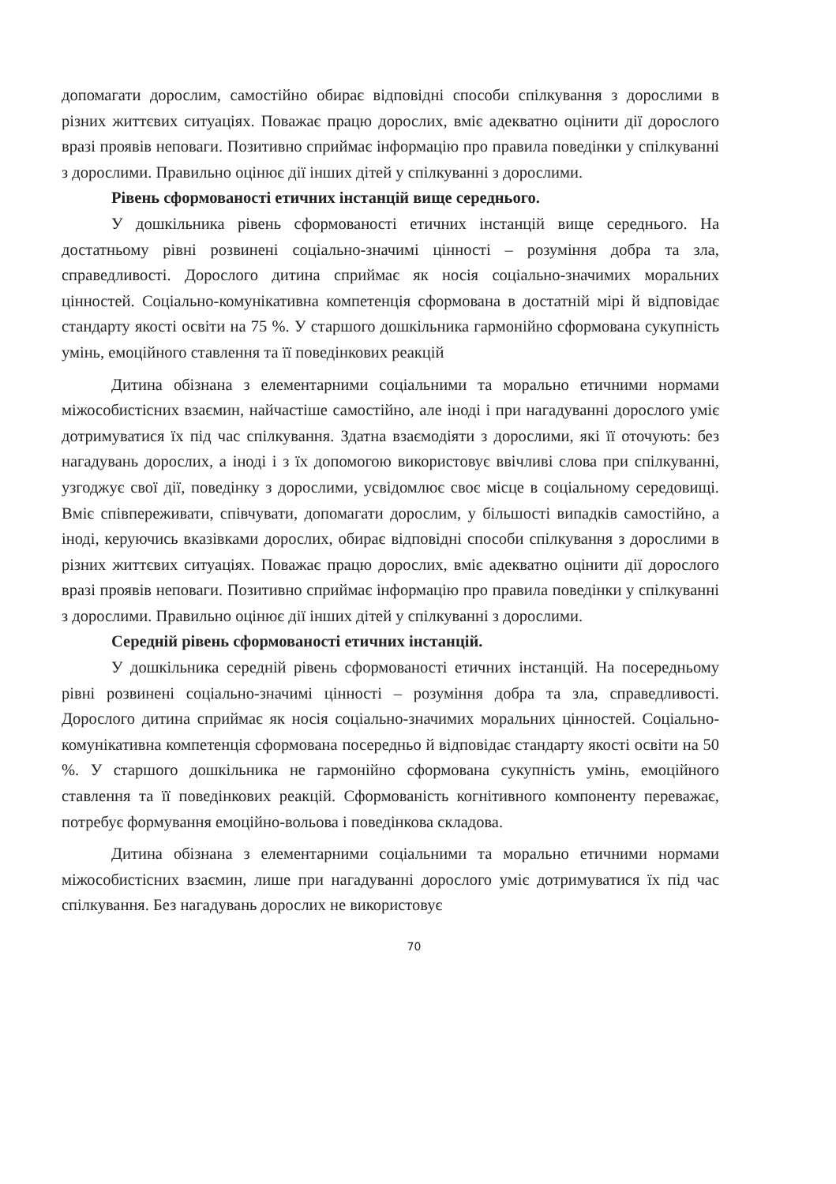допомагати дорослим, самостійно обирає відповідні способи спілкування з дорослими в різних життєвих ситуаціях. Поважає працю дорослих, вміє адекватно оцінити дії дорослого вразі проявів неповаги. Позитивно сприймає інформацію про правила поведінки у спілкуванні з дорослими. Правильно оцінює дії інших дітей у спілкуванні з дорослими.
Рівень сформованості етичних інстанцій вище середнього.
У дошкільника рівень сформованості етичних інстанцій вище середнього. На достатньому рівні розвинені соціально-значимі цінності – розуміння добра та зла, справедливості. Дорослого дитина сприймає як носія соціально-значимих моральних цінностей. Соціально-комунікативна компетенція сформована в достатній мірі й відповідає стандарту якості освіти на 75 %. У старшого дошкільника гармонійно сформована сукупність умінь, емоційного ставлення та її поведінкових реакцій
Дитина обізнана з елементарними соціальними та морально етичними нормами міжособистісних взаємин, найчастіше самостійно, але іноді і при нагадуванні дорослого уміє дотримуватися їх під час спілкування. Здатна взаємодіяти з дорослими, які її оточують: без нагадувань дорослих, а іноді і з їх допомогою використовує ввічливі слова при спілкуванні, узгоджує свої дії, поведінку з дорослими, усвідомлює своє місце в соціальному середовищі. Вміє співпереживати, співчувати, допомагати дорослим, у більшості випадків самостійно, а іноді, керуючись вказівками дорослих, обирає відповідні способи спілкування з дорослими в різних життєвих ситуаціях. Поважає працю дорослих, вміє адекватно оцінити дії дорослого вразі проявів неповаги. Позитивно сприймає інформацію про правила поведінки у спілкуванні з дорослими. Правильно оцінює дії інших дітей у спілкуванні з дорослими.
Середній рівень сформованості етичних інстанцій.
У дошкільника середній рівень сформованості етичних інстанцій. На посередньому рівні розвинені соціально-значимі цінності – розуміння добра та зла, справедливості. Дорослого дитина сприймає як носія соціально-значимих моральних цінностей. Соціально-комунікативна компетенція сформована посередньо й відповідає стандарту якості освіти на 50 %. У старшого дошкільника не гармонійно сформована сукупність умінь, емоційного ставлення та її поведінкових реакцій. Сформованість когнітивного компоненту переважає, потребує формування емоційно-вольова і поведінкова складова.
Дитина обізнана з елементарними соціальними та морально етичними нормами міжособистісних взаємин, лише при нагадуванні дорослого уміє дотримуватися їх під час спілкування. Без нагадувань дорослих не використовує
70